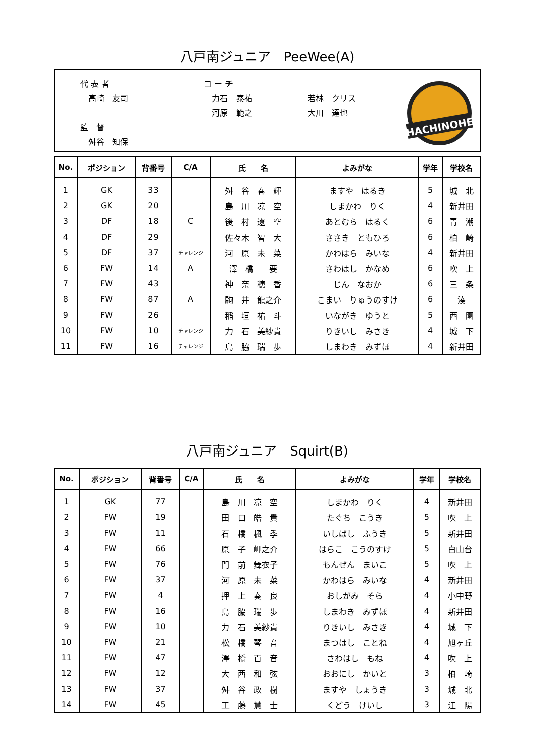八戸南ジュニア　PeeWee(A)
代 表 者
　高崎　友司
監　督
　舛谷　知保
コ ー チ
　力石　泰祐
　河原　範之
若林　クリス
大川　達也
HACHINOHE
| No. | ポジション | 背番号 | C/A | 氏 名 | よみがな | 学年 | 学校名 |
| --- | --- | --- | --- | --- | --- | --- | --- |
| 1 | GK | 33 | | 舛 谷 春 輝 | ますや はるき | 5 | 城 北 |
| 2 | GK | 20 | | 島 川 凉 空 | しまかわ りく | 4 | 新井田 |
| 3 | DF | 18 | C | 後 村 遼 空 | あとむら はるく | 6 | 青 潮 |
| 4 | DF | 29 | | 佐々木 智 大 | ささき ともひろ | 6 | 柏 崎 |
| 5 | DF | 37 | チャレンジ | 河 原 未 菜 | かわはら みいな | 4 | 新井田 |
| 6 | FW | 14 | A | 澤 橋 要 | さわはし かなめ | 6 | 吹 上 |
| 7 | FW | 43 | | 神 奈 穂 香 | じん なおか | 6 | 三 条 |
| 8 | FW | 87 | A | 駒 井 龍之介 | こまい りゅうのすけ | 6 | 湊 |
| 9 | FW | 26 | | 稲 垣 祐 斗 | いながき ゆうと | 5 | 西 園 |
| 10 | FW | 10 | チャレンジ | 力 石 美紗貴 | りきいし みさき | 4 | 城 下 |
| 11 | FW | 16 | チャレンジ | 島 脇 瑞 歩 | しまわき みずほ | 4 | 新井田 |
八戸南ジュニア　Squirt(B)
| No. | ポジション | 背番号 | C/A | 氏 名 | よみがな | 学年 | 学校名 |
| --- | --- | --- | --- | --- | --- | --- | --- |
| 1 | GK | 77 | | 島 川 凉 空 | しまかわ りく | 4 | 新井田 |
| 2 | FW | 19 | | 田 口 皓 貴 | たぐち こうき | 5 | 吹 上 |
| 3 | FW | 11 | | 石 橋 楓 季 | いしばし ふうき | 5 | 新井田 |
| 4 | FW | 66 | | 原 子 岬之介 | はらこ こうのすけ | 5 | 白山台 |
| 5 | FW | 76 | | 門 前 舞衣子 | もんぜん まいこ | 5 | 吹 上 |
| 6 | FW | 37 | | 河 原 未 菜 | かわはら みいな | 4 | 新井田 |
| 7 | FW | 4 | | 押 上 奏 良 | おしがみ そら | 4 | 小中野 |
| 8 | FW | 16 | | 島 脇 瑞 歩 | しまわき みずほ | 4 | 新井田 |
| 9 | FW | 10 | | 力 石 美紗貴 | りきいし みさき | 4 | 城 下 |
| 10 | FW | 21 | | 松 橋 琴 音 | まつはし ことね | 4 | 旭ヶ丘 |
| 11 | FW | 47 | | 澤 橋 百 音 | さわはし もね | 4 | 吹 上 |
| 12 | FW | 12 | | 大 西 和 弦 | おおにし かいと | 3 | 柏 崎 |
| 13 | FW | 37 | | 舛 谷 政 樹 | ますや しょうき | 3 | 城 北 |
| 14 | FW | 45 | | 工 藤 慧 士 | くどう けいし | 3 | 江 陽 |